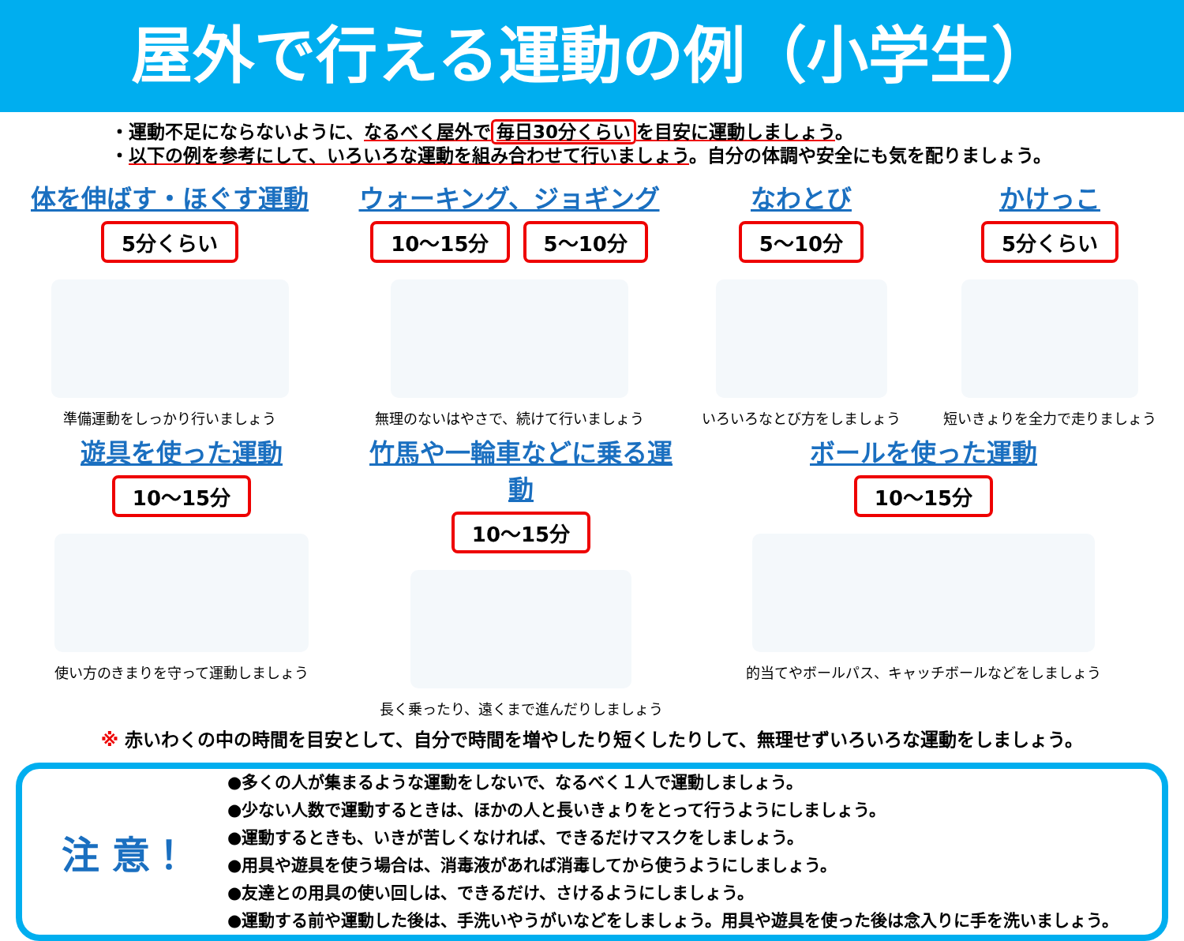屋外で行える運動の例（小学生）
・運動不足にならないように、なるべく屋外で 毎日30分くらい を目安に運動しましょう。
・以下の例を参考にして、いろいろな運動を組み合わせて行いましょう。自分の体調や安全にも気を配りましょう。
体を伸ばす・ほぐす運動
5分くらい
準備運動をしっかり行いましょう
ウォーキング、ジョギング
10～15分 5～10分
無理のないはやさで、続けて行いましょう
なわとび
5～10分
いろいろなとび方をしましょう
かけっこ
5分くらい
短いきょりを全力で走りましょう
遊具を使った運動
10～15分
使い方のきまりを守って運動しましょう
竹馬や一輪車などに乗る運動
10～15分
長く乗ったり、遠くまで進んだりしましょう
ボールを使った運動
10～15分
的当てやボールパス、キャッチボールなどをしましょう
※ 赤いわくの中の時間を目安として、自分で時間を増やしたり短くしたりして、無理せずいろいろな運動をしましょう。
注 意！
●多くの人が集まるような運動をしないで、なるべく１人で運動しましょう。
●少ない人数で運動するときは、ほかの人と長いきょりをとって行うようにしましょう。
●運動するときも、いきが苦しくなければ、できるだけマスクをしましょう。
●用具や遊具を使う場合は、消毒液があれば消毒してから使うようにしましょう。
●友達との用具の使い回しは、できるだけ、さけるようにしましょう。
●運動する前や運動した後は、手洗いやうがいなどをしましょう。用具や遊具を使った後は念入りに手を洗いましょう。